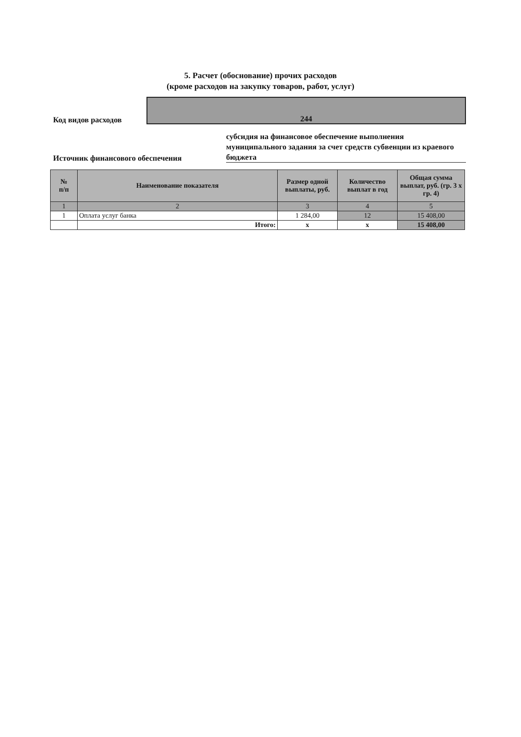5. Расчет (обоснование) прочих расходов
(кроме расходов на закупку товаров, работ, услуг)
Код видов расходов
244
Источник финансового обеспечения
субсидия на финансовое обеспечение выполнения муниципального задания за счет средств субвенции из краевого бюджета
| № п/п | Наименование показателя | Размер одной выплаты, руб. | Количество выплат в год | Общая сумма выплат, руб. (гр. 3 x гр. 4) |
| --- | --- | --- | --- | --- |
| 1 | 2 | 3 | 4 | 5 |
| 1 | Оплата услуг банка | 1 284,00 | 12 | 15 408,00 |
| | Итого: | x | x | 15 408,00 |